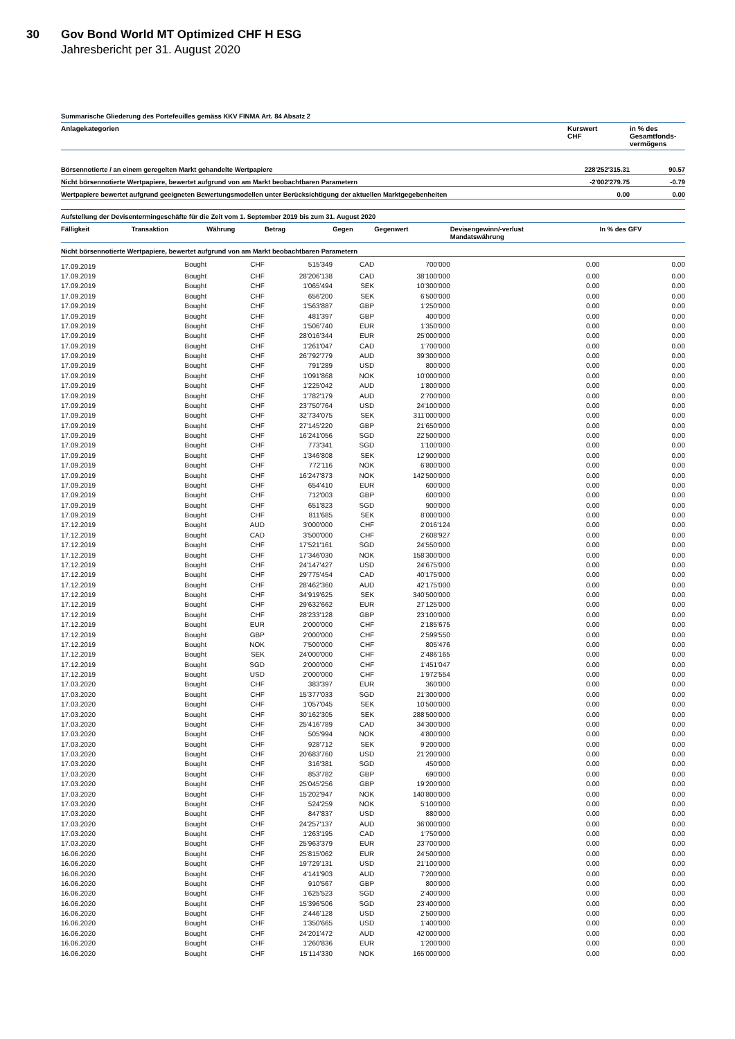30
Gov Bond World MT Optimized CHF H ESG
Jahresbericht per 31. August 2020
Summarische Gliederung des Portefeuilles gemäss KKV FINMA Art. 84 Absatz 2
| Anlagekategorien | Kurswert CHF | in % des Gesamtfonds- vermögens |
| --- | --- | --- |
| Börsennotierte / an einem geregelten Markt gehandelte Wertpapiere | 228'252'315.31 | 90.57 |
| Nicht börsennotierte Wertpapiere, bewertet aufgrund von am Markt beobachtbaren Parametern | -2'002'279.75 | -0.79 |
| Wertpapiere bewertet aufgrund geeigneten Bewertungsmodellen unter Berücksichtigung der aktuellen Marktgegebenheiten | 0.00 | 0.00 |
Aufstellung der Devisentermingeschäfte für die Zeit vom 1. September 2019 bis zum 31. August 2020
| Fälligkeit | Transaktion | Währung | Betrag | Gegen | Gegenwert | Devisengewinn/-verlust Mandatswährung | In % des GFV |
| --- | --- | --- | --- | --- | --- | --- | --- |
| Nicht börsennotierte Wertpapiere, bewertet aufgrund von am Markt beobachtbaren Parametern | | | | | | | |
| 17.09.2019 | Bought | CHF | 515'349 | CAD | 700'000 | 0.00 | 0.00 |
| 17.09.2019 | Bought | CHF | 28'206'138 | CAD | 38'100'000 | 0.00 | 0.00 |
| 17.09.2019 | Bought | CHF | 1'065'494 | SEK | 10'300'000 | 0.00 | 0.00 |
| 17.09.2019 | Bought | CHF | 656'200 | SEK | 6'500'000 | 0.00 | 0.00 |
| 17.09.2019 | Bought | CHF | 1'563'887 | GBP | 1'250'000 | 0.00 | 0.00 |
| 17.09.2019 | Bought | CHF | 481'397 | GBP | 400'000 | 0.00 | 0.00 |
| 17.09.2019 | Bought | CHF | 1'506'740 | EUR | 1'350'000 | 0.00 | 0.00 |
| 17.09.2019 | Bought | CHF | 28'016'344 | EUR | 25'000'000 | 0.00 | 0.00 |
| 17.09.2019 | Bought | CHF | 1'261'047 | CAD | 1'700'000 | 0.00 | 0.00 |
| 17.09.2019 | Bought | CHF | 26'792'779 | AUD | 39'300'000 | 0.00 | 0.00 |
| 17.09.2019 | Bought | CHF | 791'289 | USD | 800'000 | 0.00 | 0.00 |
| 17.09.2019 | Bought | CHF | 1'091'868 | NOK | 10'000'000 | 0.00 | 0.00 |
| 17.09.2019 | Bought | CHF | 1'225'042 | AUD | 1'800'000 | 0.00 | 0.00 |
| 17.09.2019 | Bought | CHF | 1'782'179 | AUD | 2'700'000 | 0.00 | 0.00 |
| 17.09.2019 | Bought | CHF | 23'750'764 | USD | 24'100'000 | 0.00 | 0.00 |
| 17.09.2019 | Bought | CHF | 32'734'075 | SEK | 311'000'000 | 0.00 | 0.00 |
| 17.09.2019 | Bought | CHF | 27'145'220 | GBP | 21'650'000 | 0.00 | 0.00 |
| 17.09.2019 | Bought | CHF | 16'241'056 | SGD | 22'500'000 | 0.00 | 0.00 |
| 17.09.2019 | Bought | CHF | 773'341 | SGD | 1'100'000 | 0.00 | 0.00 |
| 17.09.2019 | Bought | CHF | 1'346'808 | SEK | 12'900'000 | 0.00 | 0.00 |
| 17.09.2019 | Bought | CHF | 772'116 | NOK | 6'800'000 | 0.00 | 0.00 |
| 17.09.2019 | Bought | CHF | 16'247'873 | NOK | 142'500'000 | 0.00 | 0.00 |
| 17.09.2019 | Bought | CHF | 654'410 | EUR | 600'000 | 0.00 | 0.00 |
| 17.09.2019 | Bought | CHF | 712'003 | GBP | 600'000 | 0.00 | 0.00 |
| 17.09.2019 | Bought | CHF | 651'823 | SGD | 900'000 | 0.00 | 0.00 |
| 17.09.2019 | Bought | CHF | 811'685 | SEK | 8'000'000 | 0.00 | 0.00 |
| 17.12.2019 | Bought | AUD | 3'000'000 | CHF | 2'016'124 | 0.00 | 0.00 |
| 17.12.2019 | Bought | CAD | 3'500'000 | CHF | 2'608'927 | 0.00 | 0.00 |
| 17.12.2019 | Bought | CHF | 17'521'161 | SGD | 24'550'000 | 0.00 | 0.00 |
| 17.12.2019 | Bought | CHF | 17'346'030 | NOK | 158'300'000 | 0.00 | 0.00 |
| 17.12.2019 | Bought | CHF | 24'147'427 | USD | 24'675'000 | 0.00 | 0.00 |
| 17.12.2019 | Bought | CHF | 29'775'454 | CAD | 40'175'000 | 0.00 | 0.00 |
| 17.12.2019 | Bought | CHF | 28'462'360 | AUD | 42'175'000 | 0.00 | 0.00 |
| 17.12.2019 | Bought | CHF | 34'919'625 | SEK | 340'500'000 | 0.00 | 0.00 |
| 17.12.2019 | Bought | CHF | 29'632'662 | EUR | 27'125'000 | 0.00 | 0.00 |
| 17.12.2019 | Bought | CHF | 28'233'128 | GBP | 23'100'000 | 0.00 | 0.00 |
| 17.12.2019 | Bought | EUR | 2'000'000 | CHF | 2'185'675 | 0.00 | 0.00 |
| 17.12.2019 | Bought | GBP | 2'000'000 | CHF | 2'599'550 | 0.00 | 0.00 |
| 17.12.2019 | Bought | NOK | 7'500'000 | CHF | 805'476 | 0.00 | 0.00 |
| 17.12.2019 | Bought | SEK | 24'000'000 | CHF | 2'486'165 | 0.00 | 0.00 |
| 17.12.2019 | Bought | SGD | 2'000'000 | CHF | 1'451'047 | 0.00 | 0.00 |
| 17.12.2019 | Bought | USD | 2'000'000 | CHF | 1'972'554 | 0.00 | 0.00 |
| 17.03.2020 | Bought | CHF | 383'397 | EUR | 360'000 | 0.00 | 0.00 |
| 17.03.2020 | Bought | CHF | 15'377'033 | SGD | 21'300'000 | 0.00 | 0.00 |
| 17.03.2020 | Bought | CHF | 1'057'045 | SEK | 10'500'000 | 0.00 | 0.00 |
| 17.03.2020 | Bought | CHF | 30'162'305 | SEK | 288'500'000 | 0.00 | 0.00 |
| 17.03.2020 | Bought | CHF | 25'416'789 | CAD | 34'300'000 | 0.00 | 0.00 |
| 17.03.2020 | Bought | CHF | 505'994 | NOK | 4'800'000 | 0.00 | 0.00 |
| 17.03.2020 | Bought | CHF | 928'712 | SEK | 9'200'000 | 0.00 | 0.00 |
| 17.03.2020 | Bought | CHF | 20'683'760 | USD | 21'200'000 | 0.00 | 0.00 |
| 17.03.2020 | Bought | CHF | 316'381 | SGD | 450'000 | 0.00 | 0.00 |
| 17.03.2020 | Bought | CHF | 853'782 | GBP | 690'000 | 0.00 | 0.00 |
| 17.03.2020 | Bought | CHF | 25'045'256 | GBP | 19'200'000 | 0.00 | 0.00 |
| 17.03.2020 | Bought | CHF | 15'202'947 | NOK | 140'800'000 | 0.00 | 0.00 |
| 17.03.2020 | Bought | CHF | 524'259 | NOK | 5'100'000 | 0.00 | 0.00 |
| 17.03.2020 | Bought | CHF | 847'837 | USD | 880'000 | 0.00 | 0.00 |
| 17.03.2020 | Bought | CHF | 24'257'137 | AUD | 36'000'000 | 0.00 | 0.00 |
| 17.03.2020 | Bought | CHF | 1'263'195 | CAD | 1'750'000 | 0.00 | 0.00 |
| 17.03.2020 | Bought | CHF | 25'963'379 | EUR | 23'700'000 | 0.00 | 0.00 |
| 16.06.2020 | Bought | CHF | 25'815'062 | EUR | 24'500'000 | 0.00 | 0.00 |
| 16.06.2020 | Bought | CHF | 19'729'131 | USD | 21'100'000 | 0.00 | 0.00 |
| 16.06.2020 | Bought | CHF | 4'141'903 | AUD | 7'200'000 | 0.00 | 0.00 |
| 16.06.2020 | Bought | CHF | 910'567 | GBP | 800'000 | 0.00 | 0.00 |
| 16.06.2020 | Bought | CHF | 1'625'523 | SGD | 2'400'000 | 0.00 | 0.00 |
| 16.06.2020 | Bought | CHF | 15'396'506 | SGD | 23'400'000 | 0.00 | 0.00 |
| 16.06.2020 | Bought | CHF | 2'446'128 | USD | 2'500'000 | 0.00 | 0.00 |
| 16.06.2020 | Bought | CHF | 1'350'665 | USD | 1'400'000 | 0.00 | 0.00 |
| 16.06.2020 | Bought | CHF | 24'201'472 | AUD | 42'000'000 | 0.00 | 0.00 |
| 16.06.2020 | Bought | CHF | 1'260'836 | EUR | 1'200'000 | 0.00 | 0.00 |
| 16.06.2020 | Bought | CHF | 15'114'330 | NOK | 165'000'000 | 0.00 | 0.00 |